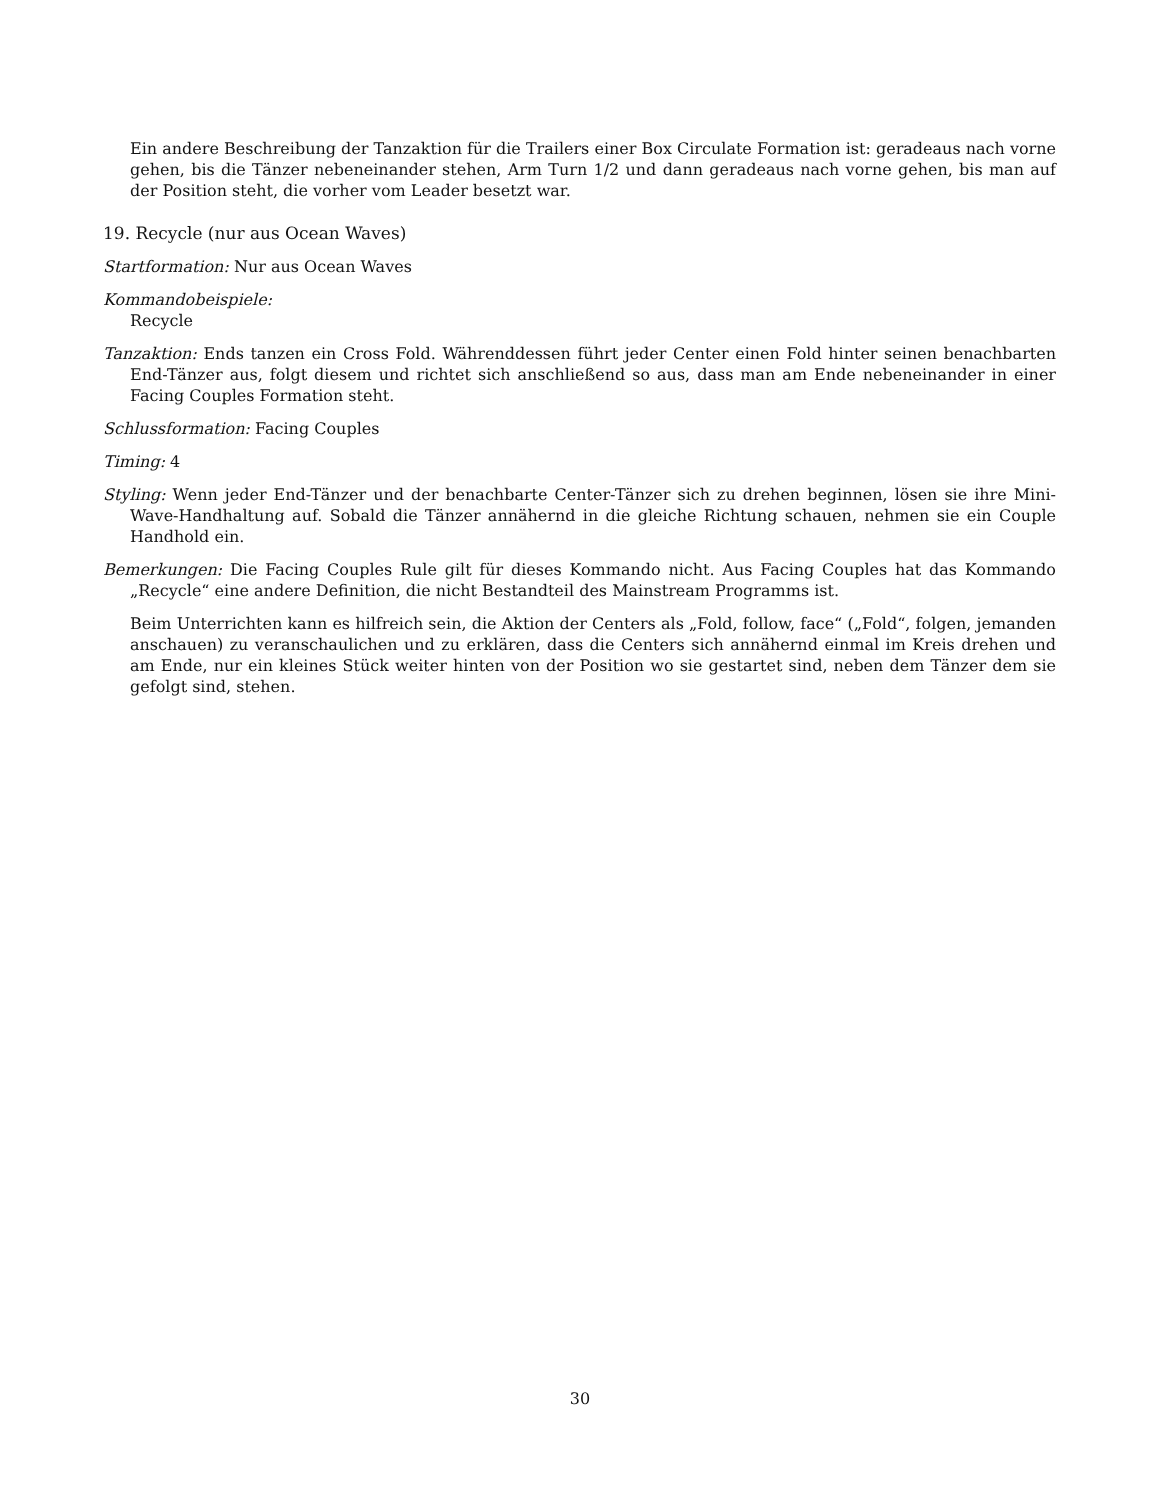Ein andere Beschreibung der Tanzaktion für die Trailers einer Box Circulate Formation ist: geradeaus nach vorne gehen, bis die Tänzer nebeneinander stehen, Arm Turn 1/2 und dann geradeaus nach vorne gehen, bis man auf der Position steht, die vorher vom Leader besetzt war.
19. Recycle (nur aus Ocean Waves)
Startformation: Nur aus Ocean Waves
Kommandobeispiele:
Recycle
Tanzaktion: Ends tanzen ein Cross Fold. Währenddessen führt jeder Center einen Fold hinter seinen benachbarten End-Tänzer aus, folgt diesem und richtet sich anschließend so aus, dass man am Ende nebeneinander in einer Facing Couples Formation steht.
Schlussformation: Facing Couples
Timing: 4
Styling: Wenn jeder End-Tänzer und der benachbarte Center-Tänzer sich zu drehen beginnen, lösen sie ihre Mini-Wave-Handhaltung auf. Sobald die Tänzer annähernd in die gleiche Richtung schauen, nehmen sie ein Couple Handhold ein.
Bemerkungen: Die Facing Couples Rule gilt für dieses Kommando nicht. Aus Facing Couples hat das Kommando „Recycle“ eine andere Definition, die nicht Bestandteil des Mainstream Programms ist.
Beim Unterrichten kann es hilfreich sein, die Aktion der Centers als „Fold, follow, face“ („Fold“, folgen, jemanden anschauen) zu veranschaulichen und zu erklären, dass die Centers sich annähernd einmal im Kreis drehen und am Ende, nur ein kleines Stück weiter hinten von der Position wo sie gestartet sind, neben dem Tänzer dem sie gefolgt sind, stehen.
30